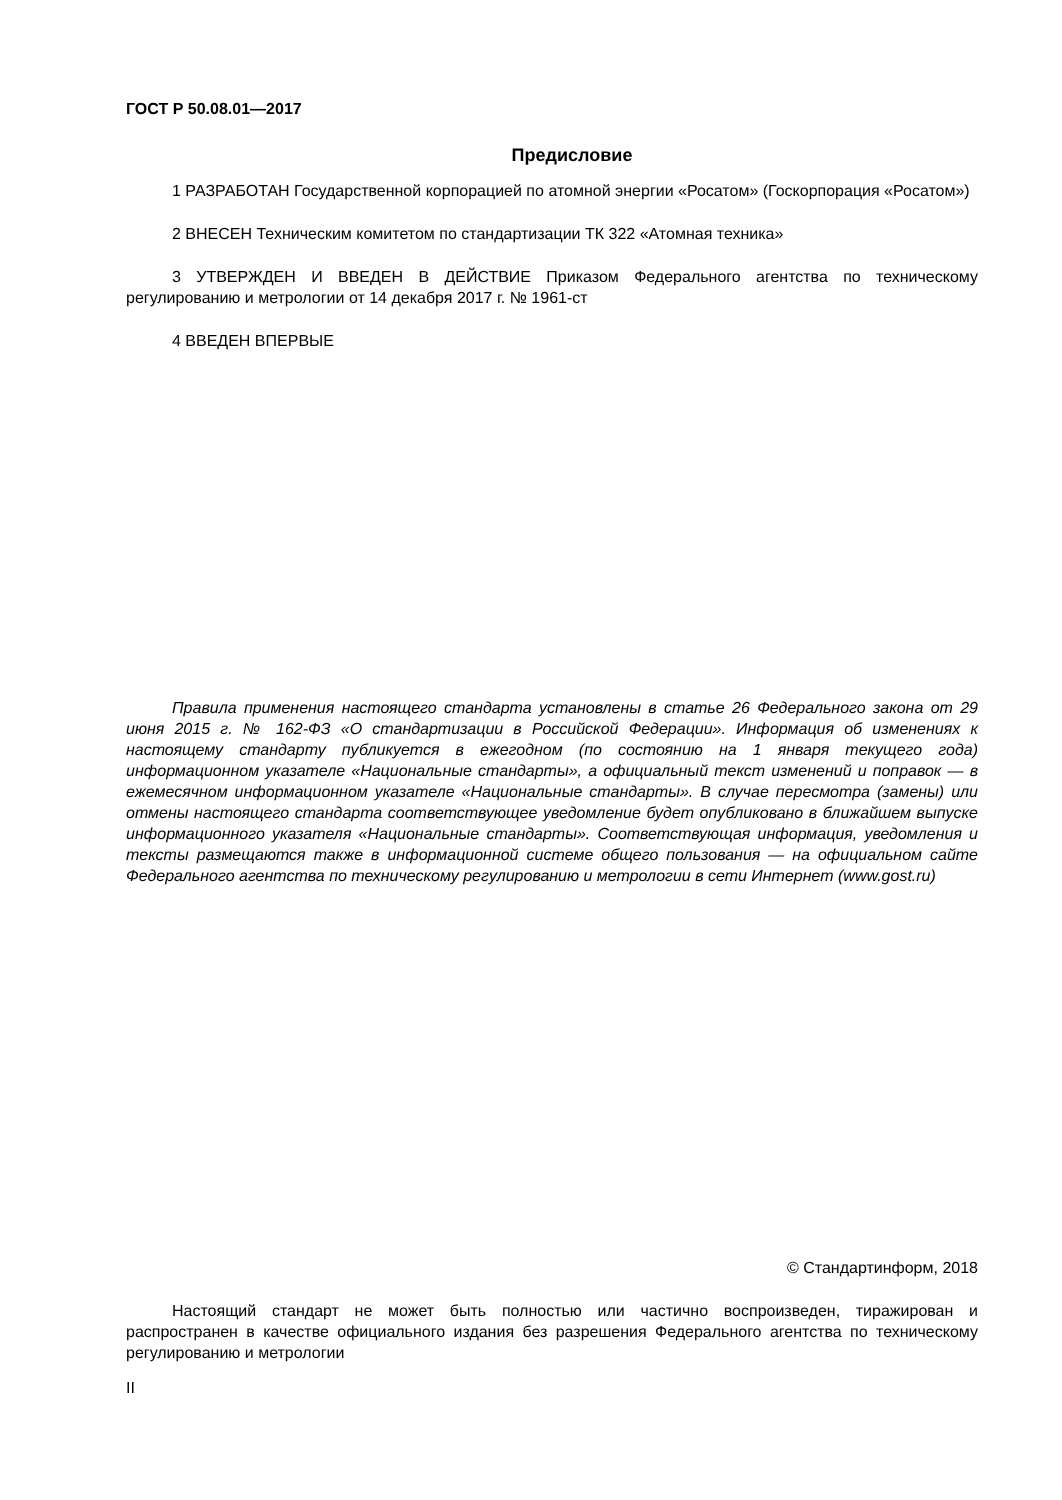ГОСТ Р 50.08.01—2017
Предисловие
1 РАЗРАБОТАН Государственной корпорацией по атомной энергии «Росатом» (Госкорпорация «Росатом»)
2 ВНЕСЕН Техническим комитетом по стандартизации ТК 322 «Атомная техника»
3 УТВЕРЖДЕН И ВВЕДЕН В ДЕЙСТВИЕ Приказом Федерального агентства по техническому регулированию и метрологии от 14 декабря 2017 г. № 1961-ст
4 ВВЕДЕН ВПЕРВЫЕ
Правила применения настоящего стандарта установлены в статье 26 Федерального закона от 29 июня 2015 г. № 162-ФЗ «О стандартизации в Российской Федерации». Информация об изменениях к настоящему стандарту публикуется в ежегодном (по состоянию на 1 января текущего года) информационном указателе «Национальные стандарты», а официальный текст изменений и поправок — в ежемесячном информационном указателе «Национальные стандарты». В случае пересмотра (замены) или отмены настоящего стандарта соответствующее уведомление будет опубликовано в ближайшем выпуске информационного указателя «Национальные стандарты». Соответствующая информация, уведомления и тексты размещаются также в информационной системе общего пользования — на официальном сайте Федерального агентства по техническому регулированию и метрологии в сети Интернет (www.gost.ru)
© Стандартинформ, 2018
Настоящий стандарт не может быть полностью или частично воспроизведен, тиражирован и распространен в качестве официального издания без разрешения Федерального агентства по техническому регулированию и метрологии
II